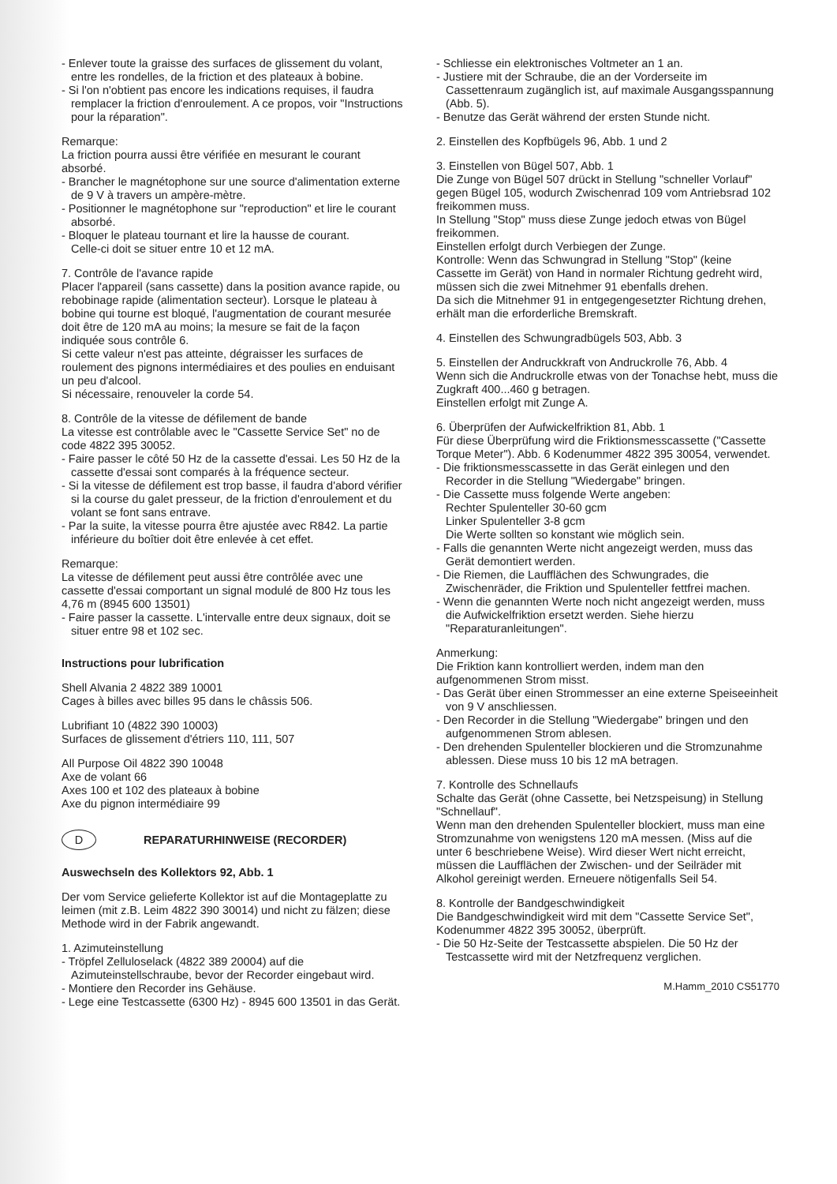- Enlever toute la graisse des surfaces de glissement du volant, entre les rondelles, de la friction et des plateaux à bobine.
- Si l'on n'obtient pas encore les indications requises, il faudra remplacer la friction d'enroulement. A ce propos, voir "Instructions pour la réparation".
Remarque:
La friction pourra aussi être vérifiée en mesurant le courant absorbé.
- Brancher le magnétophone sur une source d'alimentation externe de 9 V à travers un ampère-mètre.
- Positionner le magnétophone sur "reproduction" et lire le courant absorbé.
- Bloquer le plateau tournant et lire la hausse de courant.
Celle-ci doit se situer entre 10 et 12 mA.
7. Contrôle de l'avance rapide
Placer l'appareil (sans cassette) dans la position avance rapide, ou rebobinage rapide (alimentation secteur). Lorsque le plateau à bobine qui tourne est bloqué, l'augmentation de courant mesurée doit être de 120 mA au moins; la mesure se fait de la façon indiquée sous contrôle 6.
Si cette valeur n'est pas atteinte, dégraisser les surfaces de roulement des pignons intermédiaires et des poulies en enduisant un peu d'alcool.
Si nécessaire, renouveler la corde 54.
8. Contrôle de la vitesse de défilement de bande
La vitesse est contrôlable avec le "Cassette Service Set" no de code 4822 395 30052.
- Faire passer le côté 50 Hz de la cassette d'essai. Les 50 Hz de la cassette d'essai sont comparés à la fréquence secteur.
- Si la vitesse de défilement est trop basse, il faudra d'abord vérifier si la course du galet presseur, de la friction d'enroulement et du volant se font sans entrave.
- Par la suite, la vitesse pourra être ajustée avec R842. La partie inférieure du boîtier doit être enlevée à cet effet.
Remarque:
La vitesse de défilement peut aussi être contrôlée avec une cassette d'essai comportant un signal modulé de 800 Hz tous les 4,76 m (8945 600 13501)
- Faire passer la cassette. L'intervalle entre deux signaux, doit se situer entre 98 et 102 sec.
Instructions pour lubrification
Shell Alvania 2 4822 389 10001
Cages à billes avec billes 95 dans le châssis 506.
Lubrifiant 10 (4822 390 10003)
Surfaces de glissement d'étriers 110, 111, 507
All Purpose Oil 4822 390 10048
Axe de volant 66
Axes 100 et 102 des plateaux à bobine
Axe du pignon intermédiaire 99
D REPARATURHINWEISE (RECORDER)
Auswechseln des Kollektors 92, Abb. 1
Der vom Service gelieferte Kollektor ist auf die Montageplatte zu leimen (mit z.B. Leim 4822 390 30014) und nicht zu fälzen; diese Methode wird in der Fabrik angewandt.
1. Azimuteinstellung
- Tröpfel Zelluloselack (4822 389 20004) auf die Azimuteinstellschraube, bevor der Recorder eingebaut wird.
- Montiere den Recorder ins Gehäuse.
- Lege eine Testcassette (6300 Hz) - 8945 600 13501 in das Gerät.
- Schliesse ein elektronisches Voltmeter an 1 an.
- Justiere mit der Schraube, die an der Vorderseite im Cassettenraum zugänglich ist, auf maximale Ausgangsspannung (Abb. 5).
- Benutze das Gerät während der ersten Stunde nicht.
2. Einstellen des Kopfbügels 96, Abb. 1 und 2
3. Einstellen von Bügel 507, Abb. 1
Die Zunge von Bügel 507 drückt in Stellung "schneller Vorlauf" gegen Bügel 105, wodurch Zwischenrad 109 vom Antriebsrad 102 freikommen muss.
In Stellung "Stop" muss diese Zunge jedoch etwas von Bügel freikommen.
Einstellen erfolgt durch Verbiegen der Zunge.
Kontrolle: Wenn das Schwungrad in Stellung "Stop" (keine Cassette im Gerät) von Hand in normaler Richtung gedreht wird, müssen sich die zwei Mitnehmer 91 ebenfalls drehen.
Da sich die Mitnehmer 91 in entgegengesetzter Richtung drehen, erhält man die erforderliche Bremskraft.
4. Einstellen des Schwungradbügels 503, Abb. 3
5. Einstellen der Andruckkraft von Andruckrolle 76, Abb. 4
Wenn sich die Andruckrolle etwas von der Tonachse hebt, muss die Zugkraft 400...460 g betragen.
Einstellen erfolgt mit Zunge A.
6. Überprüfen der Aufwickelfriktion 81, Abb. 1
Für diese Überprüfung wird die Friktionsmesscassette ("Cassette Torque Meter"). Abb. 6 Kodenummer 4822 395 30054, verwendet.
- Die friktionsmesscassette in das Gerät einlegen und den Recorder in die Stellung "Wiedergabe" bringen.
- Die Cassette muss folgende Werte angeben:
Rechter Spulenteller 30-60 gcm
Linker Spulenteller 3-8 gcm
Die Werte sollten so konstant wie möglich sein.
- Falls die genannten Werte nicht angezeigt werden, muss das Gerät demontiert werden.
- Die Riemen, die Laufflächen des Schwungrades, die Zwischenräder, die Friktion und Spulenteller fettfrei machen.
- Wenn die genannten Werte noch nicht angezeigt werden, muss die Aufwickelfriktion ersetzt werden. Siehe hierzu "Reparaturanleitungen".
Anmerkung:
Die Friktion kann kontrolliert werden, indem man den aufgenommenen Strom misst.
- Das Gerät über einen Strommesser an eine externe Speiseeinheit von 9 V anschliessen.
- Den Recorder in die Stellung "Wiedergabe" bringen und den aufgenommenen Strom ablesen.
- Den drehenden Spulenteller blockieren und die Stromzunahme ablessen. Diese muss 10 bis 12 mA betragen.
7. Kontrolle des Schnellaufs
Schalte das Gerät (ohne Cassette, bei Netzspeisung) in Stellung "Schnellauf".
Wenn man den drehenden Spulenteller blockiert, muss man eine Stromzunahme von wenigstens 120 mA messen. (Miss auf die unter 6 beschriebene Weise). Wird dieser Wert nicht erreicht, müssen die Laufflächen der Zwischen- und der Seilräder mit Alkohol gereinigt werden. Erneuere nötigenfalls Seil 54.
8. Kontrolle der Bandgeschwindigkeit
Die Bandgeschwindigkeit wird mit dem "Cassette Service Set", Kodenummer 4822 395 30052, überprüft.
- Die 50 Hz-Seite der Testcassette abspielen. Die 50 Hz der Testcassette wird mit der Netzfrequenz verglichen.
M.Hamm_2010 CS51770